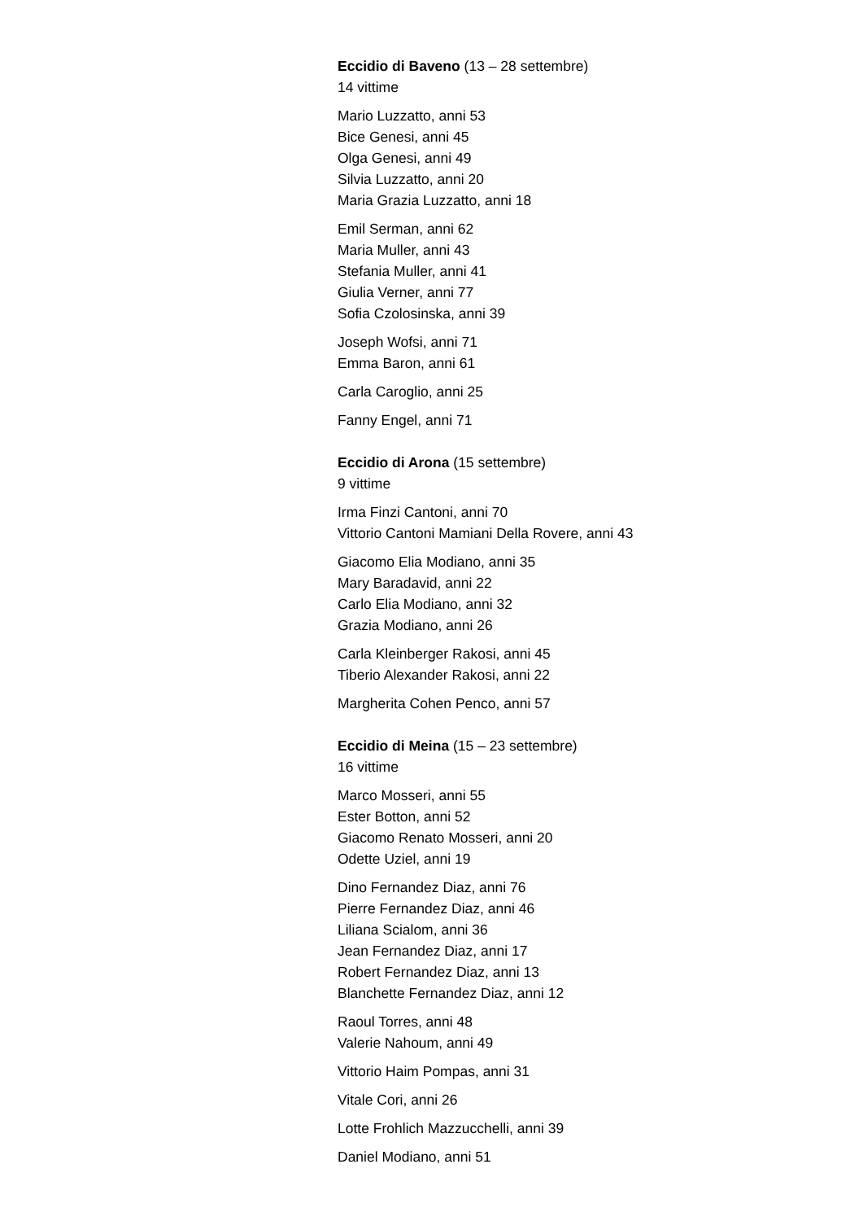Eccidio di Baveno (13 – 28 settembre)
14 vittime
Mario Luzzatto, anni 53
Bice Genesi, anni 45
Olga Genesi, anni 49
Silvia Luzzatto, anni 20
Maria Grazia Luzzatto, anni 18
Emil Serman, anni 62
Maria Muller, anni 43
Stefania Muller, anni 41
Giulia Verner, anni 77
Sofia Czolosinska, anni 39
Joseph Wofsi, anni 71
Emma Baron, anni 61
Carla Caroglio, anni 25
Fanny Engel, anni 71
Eccidio di Arona (15 settembre)
9 vittime
Irma Finzi Cantoni, anni 70
Vittorio Cantoni Mamiani Della Rovere, anni 43
Giacomo Elia Modiano, anni 35
Mary Baradavid, anni 22
Carlo Elia Modiano, anni 32
Grazia Modiano, anni 26
Carla Kleinberger Rakosi, anni 45
Tiberio Alexander Rakosi, anni 22
Margherita Cohen Penco, anni 57
Eccidio di Meina (15 – 23 settembre)
16 vittime
Marco Mosseri, anni 55
Ester Botton, anni 52
Giacomo Renato Mosseri, anni 20
Odette Uziel, anni 19
Dino Fernandez Diaz, anni 76
Pierre Fernandez Diaz, anni 46
Liliana Scialom, anni 36
Jean Fernandez Diaz, anni 17
Robert Fernandez Diaz, anni 13
Blanchette Fernandez Diaz, anni 12
Raoul Torres, anni 48
Valerie Nahoum, anni 49
Vittorio Haim Pompas, anni 31
Vitale Cori, anni 26
Lotte Frohlich Mazzucchelli, anni 39
Daniel Modiano, anni 51